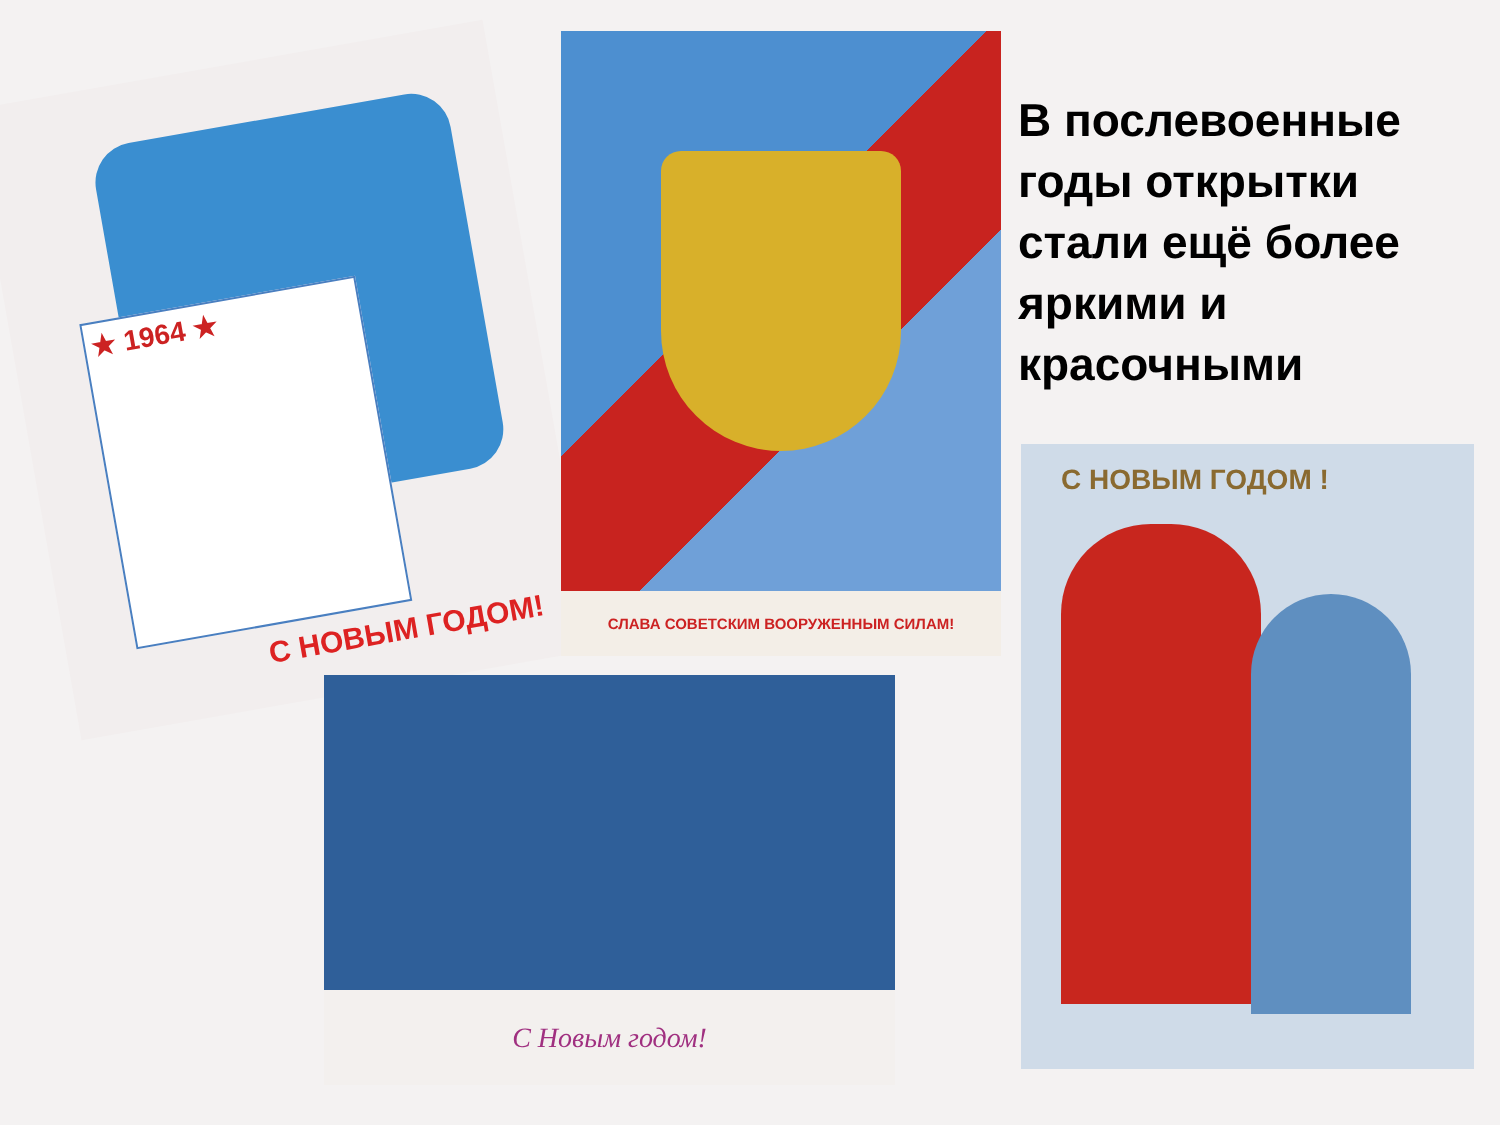★ 1964 ★
С НОВЫМ ГОДОМ!
СЛАВА СОВЕТСКИМ ВООРУЖЕННЫМ СИЛАМ!
В послевоенные годы открытки стали ещё более яркими и красочными
С НОВЫМ ГОДОМ !
С Новым годом!